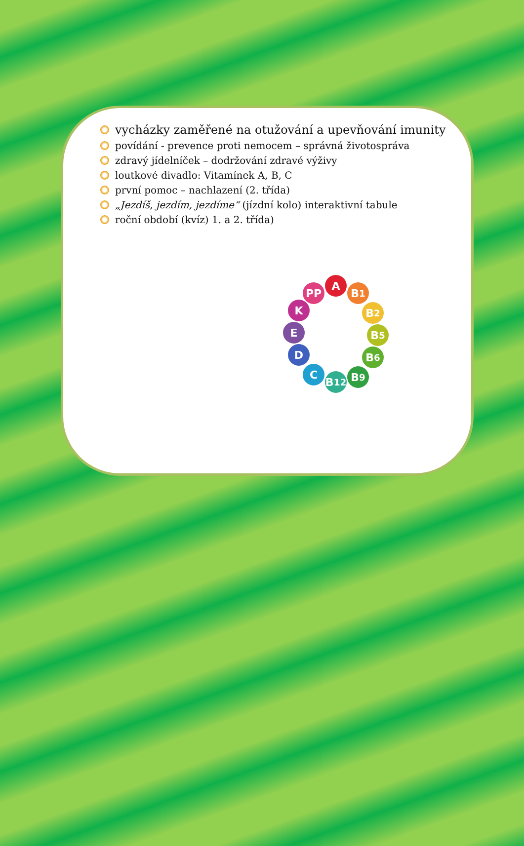vycházky zaměřené na otužování a upevňování imunity
povídání - prevence proti nemocem – správná životospráva
zdravý jídelníček – dodržování zdravé výživy
loutkové divadlo: Vitamínek A, B, C
první pomoc – nachlazení (2. třída)
„Jezdíš, jezdím, jezdíme“ (jízdní kolo) interaktivní tabule
roční období (kvíz) 1. a 2. třída)
A
PP B<sub>1</sub>
B<sub>2</sub>
B<sub>5</sub>
B<sub>6</sub>
B<sub>9</sub>
B<sub>12</sub>
C
D
E
K